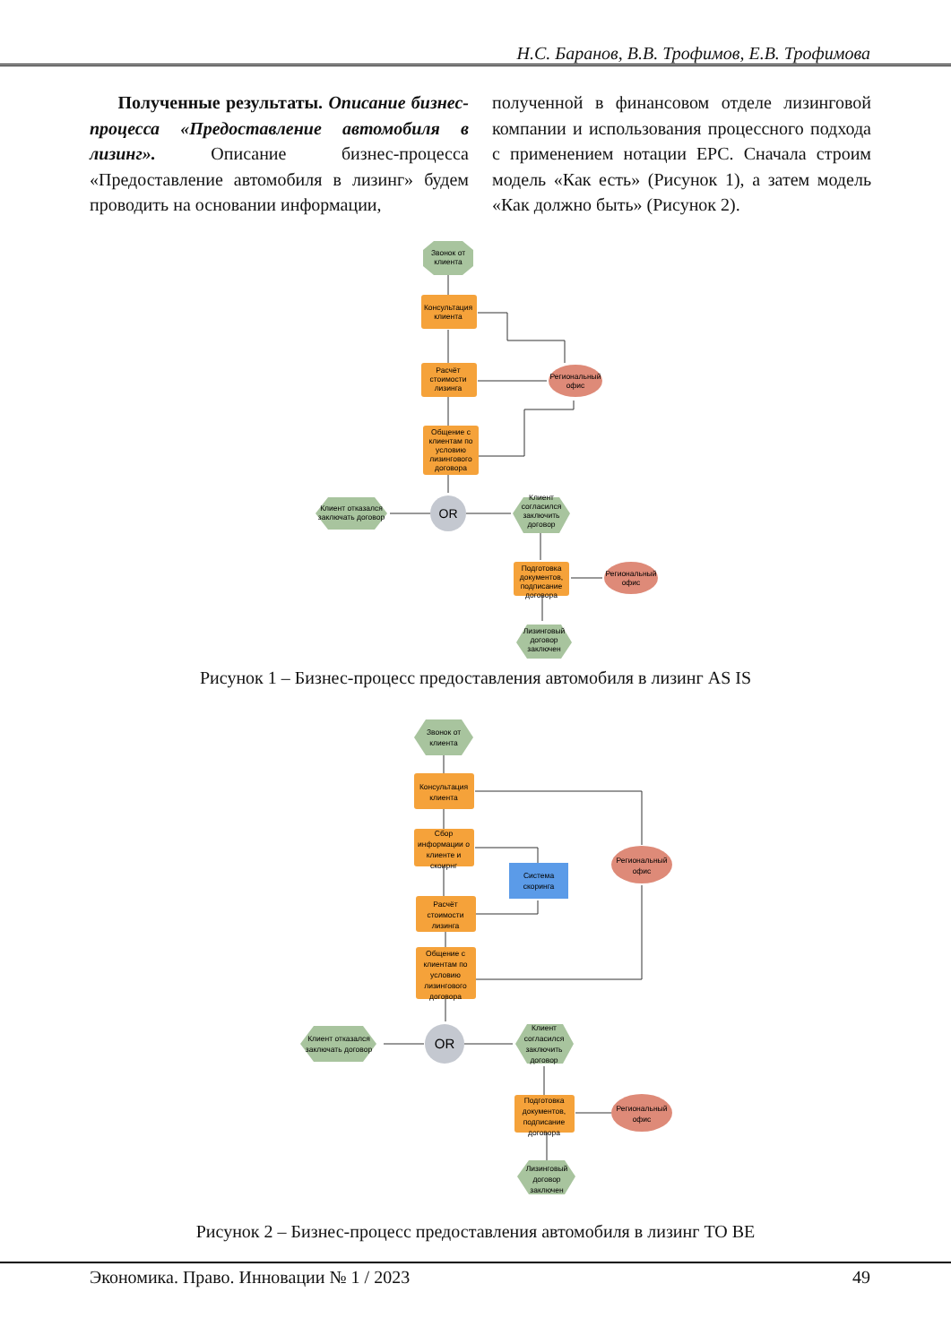Н.С. Баранов, В.В. Трофимов, Е.В. Трофимова
Полученные результаты. Описание бизнес-процесса «Предоставление автомобиля в лизинг». Описание бизнес-процесса «Предоставление автомобиля в лизинг» будем проводить на основании информации,
полученной в финансовом отделе лизинговой компании и использования процессного подхода с применением нотации EPC. Сначала строим модель «Как есть» (Рисунок 1), а затем модель «Как должно быть» (Рисунок 2).
Звонок от
клиента
Консультация
клиента
Расчёт
стоимости
лизинга
Общение с
клиентам по
условию
лизингового
договора
Клиент отказался
заключать договор
OR
Клиент
согласился
заключить
договор
Подготовка
документов,
подписание
договора
Региональный
офис
Региональный
офис
Лизинговый
договор
заключен
Рисунок 1 – Бизнес-процесс предоставления автомобиля в лизинг AS IS
Звонок от
клиента
Консультация
клиента
Сбор
информации о
клиенте и
скоирнг
Расчёт
стоимости
лизинга
Общение с
клиентам по
условию
лизингового
договора
Клиент отказался
заключать договор
OR
Клиент
согласился
заключить
договор
Подготовка
документов,
подписание
договора
Система
скоринга
Региональный
офис
Региональный
офис
Лизинговый
договор
заключен
Рисунок 2 – Бизнес-процесс предоставления автомобиля в лизинг TO BE
Экономика. Право. Инновации № 1 / 2023 49